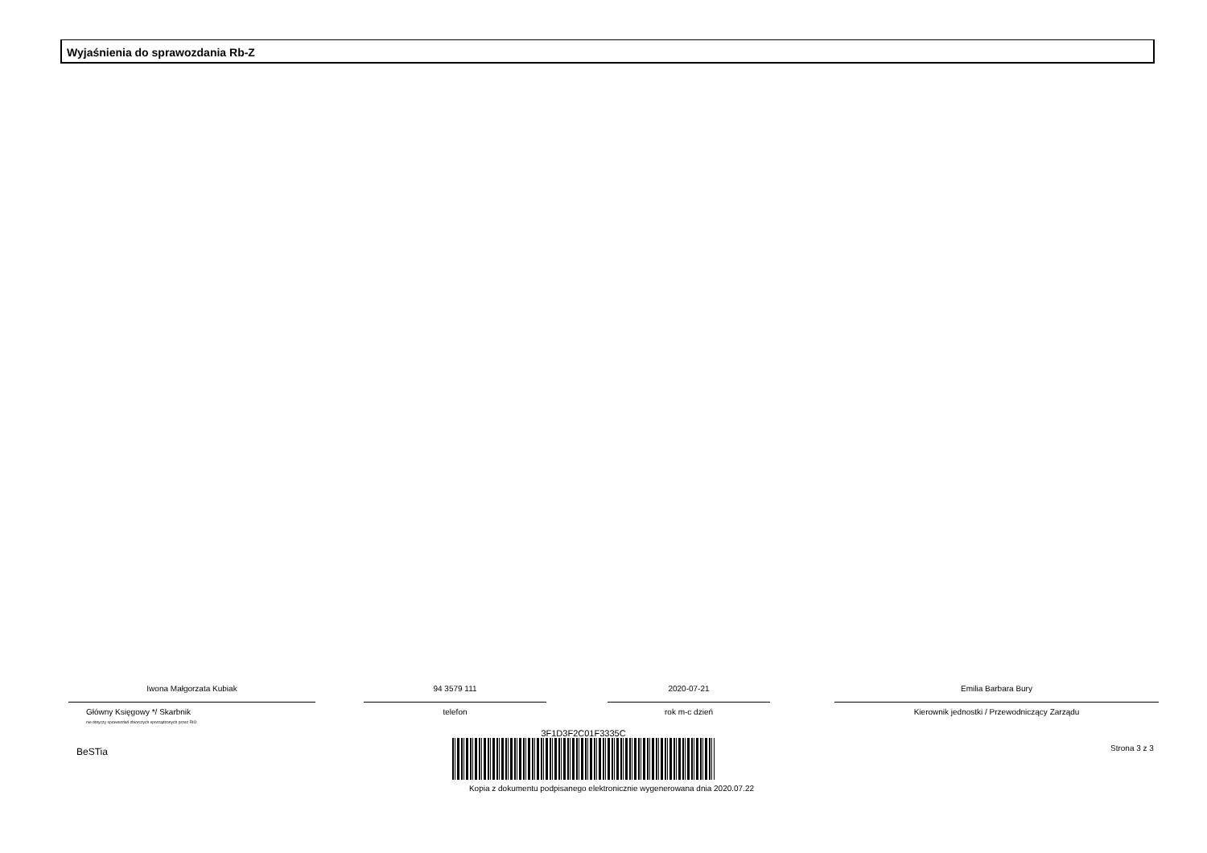Wyjaśnienia do sprawozdania Rb-Z
Iwona Małgorzata Kubiak
Główny Księgowy */ Skarbnik
nie dotyczy sprawozdań zbiorczych sporządzonych przez RIO
94 3579 111
telefon
2020-07-21
rok m-c dzień
Emilia Barbara Bury
Kierownik jednostki / Przewodniczący Zarządu
BeSTia
3F1D3F2C01F3335C
Kopia z dokumentu podpisanego elektronicznie wygenerowana dnia 2020.07.22
Strona 3 z 3